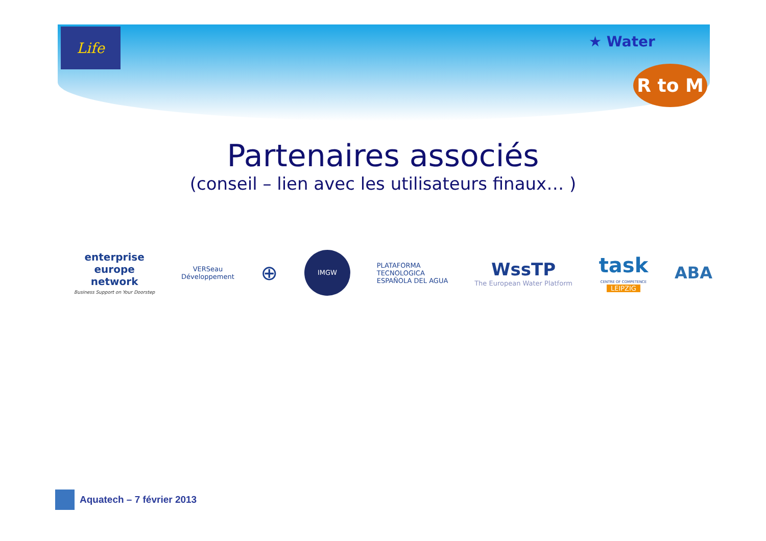Life
★ Water
R to M
Partenaires associés
(conseil – lien avec les utilisateurs finaux… )
enterprise
europe
network
Business Support on Your Doorstep
VERSeau
Développement
⊕
IMGW
PLATAFORMA
TECNOLOGICA
ESPAÑOLA DEL AGUA
WssTP
The European Water Platform
task
CENTRE OF COMPETENCE
LEIPZIG
ABA
Aquatech – 7 février 2013